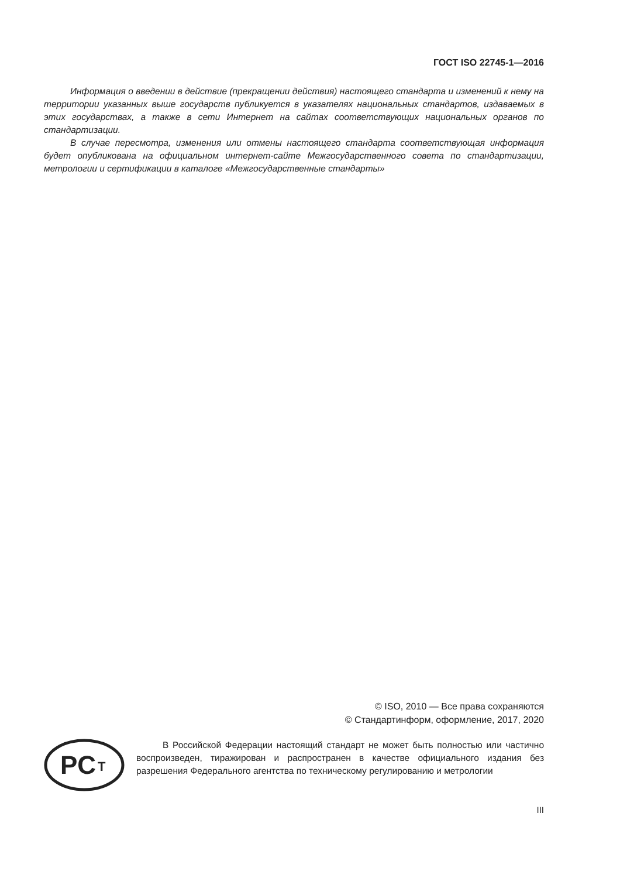ГОСТ ISO 22745-1—2016
Информация о введении в действие (прекращении действия) настоящего стандарта и изменений к нему на территории указанных выше государств публикуется в указателях национальных стандартов, издаваемых в этих государствах, а также в сети Интернет на сайтах соответствующих национальных органов по стандартизации.
В случае пересмотра, изменения или отмены настоящего стандарта соответствующая информация будет опубликована на официальном интернет-сайте Межгосударственного совета по стандартизации, метрологии и сертификации в каталоге «Межгосударственные стандарты»
© ISO, 2010 — Все права сохраняются
© Стандартинформ, оформление, 2017, 2020
PC
T
В Российской Федерации настоящий стандарт не может быть полностью или частично воспроизведен, тиражирован и распространен в качестве официального издания без разрешения Федерального агентства по техническому регулированию и метрологии
III